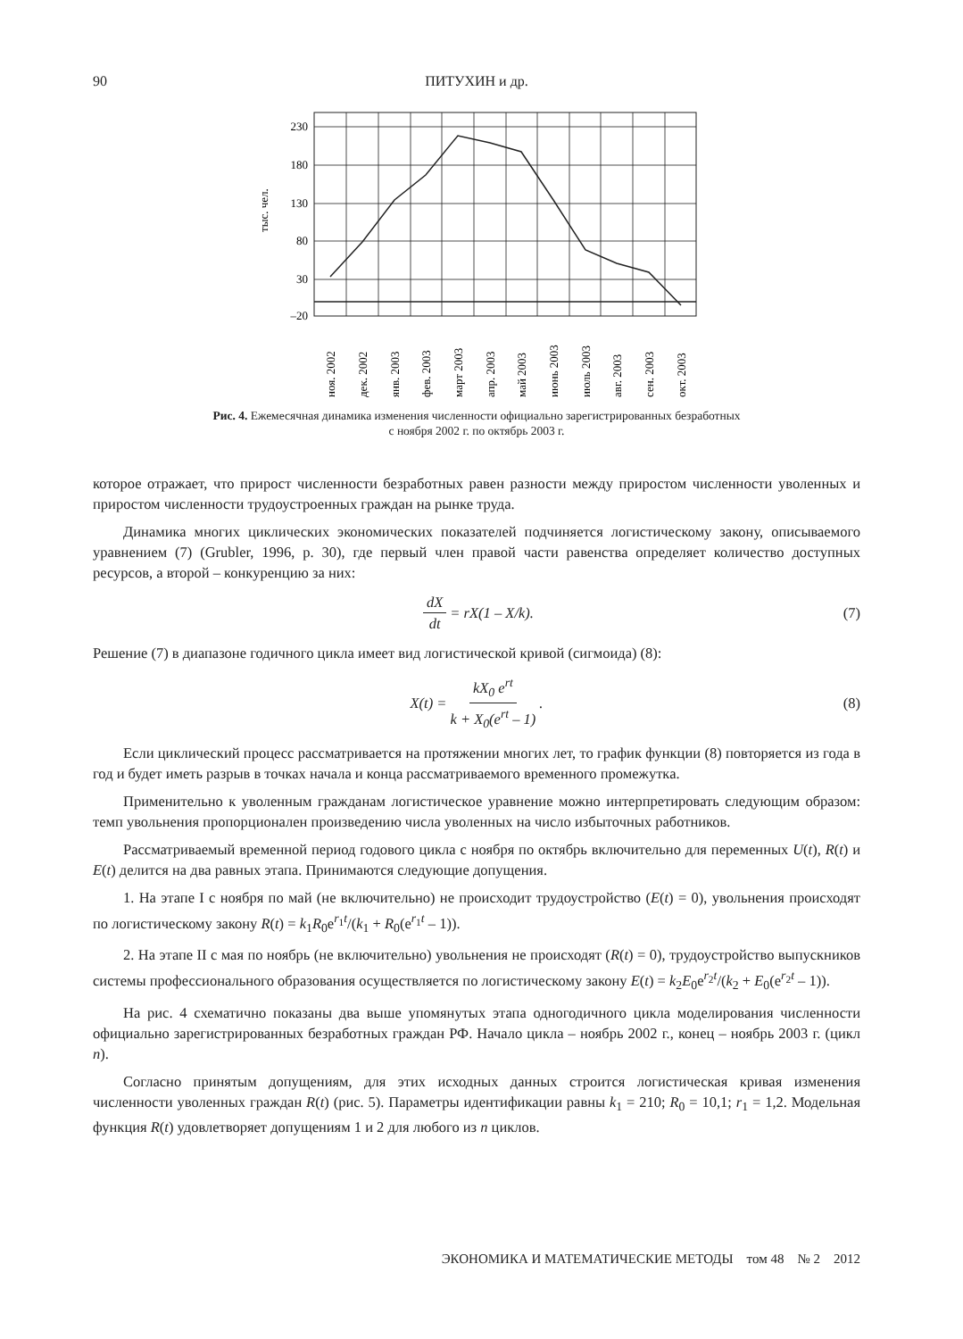90
ПИТУХИН и др.
230
180
130
80
30
–20
тыс. чел.
ноя. 2002
дек. 2002
янв. 2003
фев. 2003
март 2003
апр. 2003
май 2003
июнь 2003
июль 2003
авг. 2003
сен. 2003
окт. 2003
Рис. 4. Ежемесячная динамика изменения численности официально зарегистрированных безработных
с ноября 2002 г. по октябрь 2003 г.
которое отражает, что прирост численности безработных равен разности между приростом численности уволенных и приростом численности трудоустроенных граждан на рынке труда.
Динамика многих циклических экономических показателей подчиняется логистическому закону, описываемого уравнением (7) (Grubler, 1996, p. 30), где первый член правой части равенства определяет количество доступных ресурсов, а второй – конкуренцию за них:
dX dt = rX(1 – X/k). (7)
Решение (7) в диапазоне годичного цикла имеет вид логистической кривой (сигмоида) (8):
X(t) = kX<sub>0</sub> e<sup>rt</sup> k + X<sub>0</sub>(e<sup>rt</sup> – 1). (8)
Если циклический процесс рассматривается на протяжении многих лет, то график функции (8) повторяется из года в год и будет иметь разрыв в точках начала и конца рассматриваемого временного промежутка.
Применительно к уволенным гражданам логистическое уравнение можно интерпретировать следующим образом: темп увольнения пропорционален произведению числа уволенных на число избыточных работников.
Рассматриваемый временной период годового цикла с ноября по октябрь включительно для переменных U(t), R(t) и E(t) делится на два равных этапа. Принимаются следующие допущения.
1. На этапе I с ноября по май (не включительно) не происходит трудоустройство (E(t) = 0), увольнения происходят по логистическому закону R(t) = k<sub>1</sub>R<sub>0</sub>e<sup>r<sub>1</sub>t</sup>/(k<sub>1</sub> + R<sub>0</sub>(e<sup>r<sub>1</sub>t</sup> – 1)).
2. На этапе II с мая по ноябрь (не включительно) увольнения не происходят (R(t) = 0), трудоустройство выпускников системы профессионального образования осуществляется по логистическому закону E(t) = k<sub>2</sub>E<sub>0</sub>e<sup>r<sub>2</sub>t</sup>/(k<sub>2</sub> + E<sub>0</sub>(e<sup>r<sub>2</sub>t</sup> – 1)).
На рис. 4 схематично показаны два выше упомянутых этапа одногодичного цикла моделирования численности официально зарегистрированных безработных граждан РФ. Начало цикла – ноябрь 2002 г., конец – ноябрь 2003 г. (цикл n).
Согласно принятым допущениям, для этих исходных данных строится логистическая кривая изменения численности уволенных граждан R(t) (рис. 5). Параметры идентификации равны k<sub>1</sub> = 210; R<sub>0</sub> = 10,1; r<sub>1</sub> = 1,2. Модельная функция R(t) удовлетворяет допущениям 1 и 2 для любого из n циклов.
ЭКОНОМИКА И МАТЕМАТИЧЕСКИЕ МЕТОДЫ том 48 № 2 2012